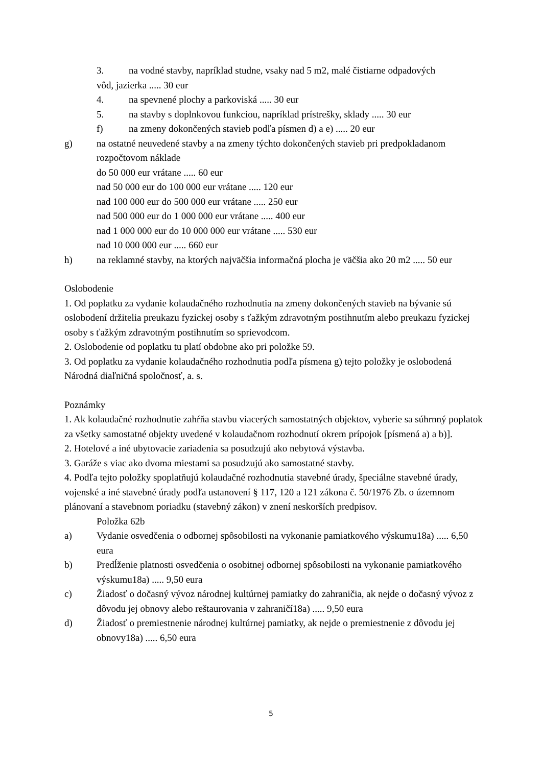3. na vodné stavby, napríklad studne, vsaky nad 5 m2, malé čistiarne odpadových
vôd, jazierka ..... 30 eur
4. na spevnené plochy a parkoviská ..... 30 eur
5. na stavby s doplnkovou funkciou, napríklad prístrešky, sklady ..... 30 eur
f) na zmeny dokončených stavieb podľa písmen d) a e) ..... 20 eur
g) na ostatné neuvedené stavby a na zmeny týchto dokončených stavieb pri predpokladanom rozpočtovom náklade
do 50 000 eur vrátane ..... 60 eur
nad 50 000 eur do 100 000 eur vrátane ..... 120 eur
nad 100 000 eur do 500 000 eur vrátane ..... 250 eur
nad 500 000 eur do 1 000 000 eur vrátane ..... 400 eur
nad 1 000 000 eur do 10 000 000 eur vrátane ..... 530 eur
nad 10 000 000 eur ..... 660 eur
h) na reklamné stavby, na ktorých najväčšia informačná plocha je väčšia ako 20 m2 ..... 50 eur
Oslobodenie
1. Od poplatku za vydanie kolaudačného rozhodnutia na zmeny dokončených stavieb na bývanie sú oslobodení držitelia preukazu fyzickej osoby s ťažkým zdravotným postihnutím alebo preukazu fyzickej osoby s ťažkým zdravotným postihnutím so sprievodcom.
2. Oslobodenie od poplatku tu platí obdobne ako pri položke 59.
3. Od poplatku za vydanie kolaudačného rozhodnutia podľa písmena g) tejto položky je oslobodená Národná diaľničná spoločnosť, a. s.
Poznámky
1. Ak kolaudačné rozhodnutie zahŕňa stavbu viacerých samostatných objektov, vyberie sa súhrnný poplatok za všetky samostatné objekty uvedené v kolaudačnom rozhodnutí okrem prípojok [písmená a) a b)].
2. Hotelové a iné ubytovacie zariadenia sa posudzujú ako nebytová výstavba.
3. Garáže s viac ako dvoma miestami sa posudzujú ako samostatné stavby.
4. Podľa tejto položky spoplatňujú kolaudačné rozhodnutia stavebné úrady, špeciálne stavebné úrady, vojenské a iné stavebné úrady podľa ustanovení § 117, 120 a 121 zákona č. 50/1976 Zb. o územnom plánovaní a stavebnom poriadku (stavebný zákon) v znení neskorších predpisov.
Položka 62b
a) Vydanie osvedčenia o odbornej spôsobilosti na vykonanie pamiatkového výskumu18a) ..... 6,50 eura
b) Predĺženie platnosti osvedčenia o osobitnej odbornej spôsobilosti na vykonanie pamiatkového výskumu18a) ..... 9,50 eura
c) Žiadosť o dočasný vývoz národnej kultúrnej pamiatky do zahraničia, ak nejde o dočasný vývoz z dôvodu jej obnovy alebo reštaurovania v zahraničí18a) ..... 9,50 eura
d) Žiadosť o premiestnenie národnej kultúrnej pamiatky, ak nejde o premiestnenie z dôvodu jej obnovy18a) ..... 6,50 eura
5